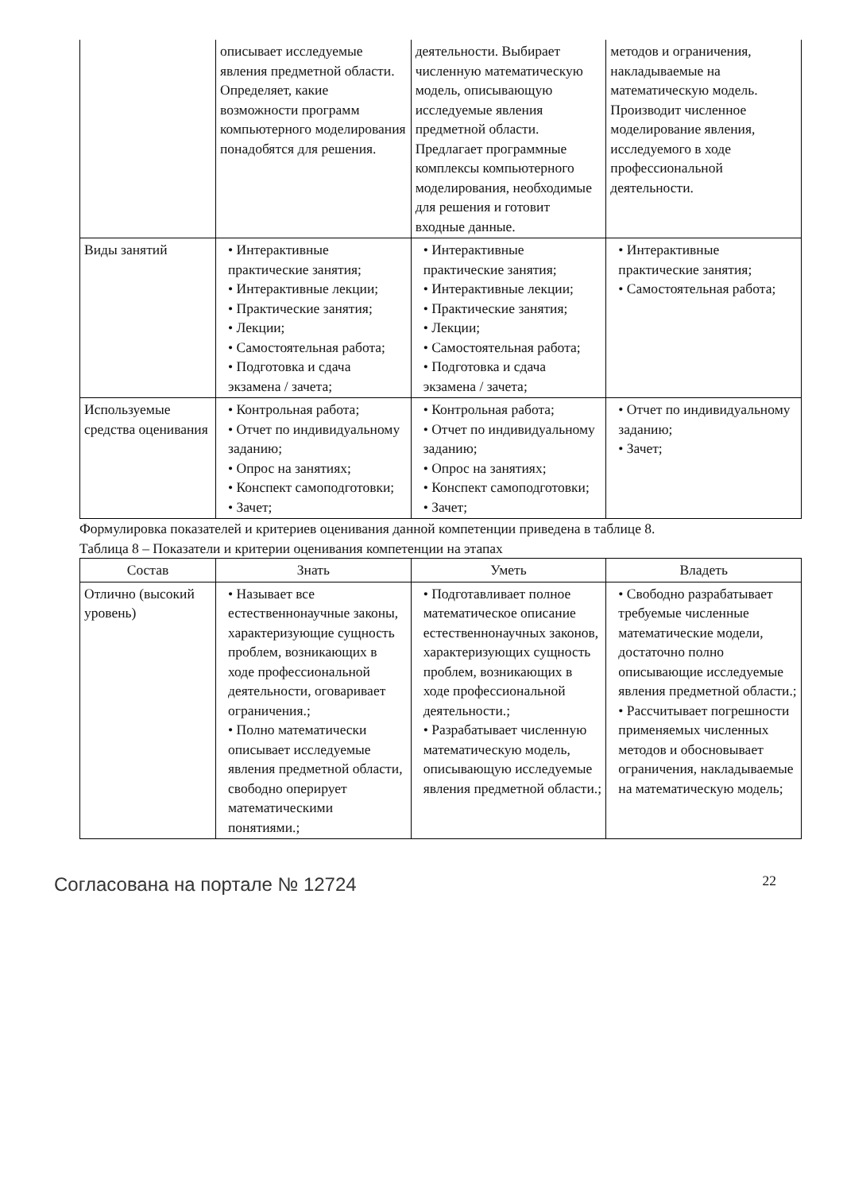| | описывает исследуемые явления предметной области. Определяет, какие возможности программ компьютерного моделирования понадобятся для решения. | деятельности. Выбирает численную математическую модель, описывающую исследуемые явления предметной области. Предлагает программные комплексы компьютерного моделирования, необходимые для решения и готовит входные данные. | методов и ограничения, накладываемые на математическую модель. Производит численное моделирование явления, исследуемого в ходе профессиональной деятельности. |
| Виды занятий | • Интерактивные практические занятия; • Интерактивные лекции; • Практические занятия; • Лекции; • Самостоятельная работа; • Подготовка и сдача экзамена / зачета; | • Интерактивные практические занятия; • Интерактивные лекции; • Практические занятия; • Лекции; • Самостоятельная работа; • Подготовка и сдача экзамена / зачета; | • Интерактивные практические занятия; • Самостоятельная работа; |
| Используемые средства оценивания | • Контрольная работа; • Отчет по индивидуальному заданию; • Опрос на занятиях; • Конспект самоподготовки; • Зачет; | • Контрольная работа; • Отчет по индивидуальному заданию; • Опрос на занятиях; • Конспект самоподготовки; • Зачет; | • Отчет по индивидуальному заданию; • Зачет; |
Формулировка показателей и критериев оценивания данной компетенции приведена в таблице 8.
Таблица 8 – Показатели и критерии оценивания компетенции на этапах
| Состав | Знать | Уметь | Владеть |
| --- | --- | --- | --- |
| Отлично (высокий уровень) | • Называет все естественнонаучные законы, характеризующие сущность проблем, возникающих в ходе профессиональной деятельности, оговаривает ограничения.; • Полно математически описывает исследуемые явления предметной области, свободно оперирует математическими понятиями.; | • Подготавливает полное математическое описание естественнонаучных законов, характеризующих сущность проблем, возникающих в ходе профессиональной деятельности.; • Разрабатывает численную математическую модель, описывающую исследуемые явления предметной области.; | • Свободно разрабатывает требуемые численные математические модели, достаточно полно описывающие исследуемые явления предметной области.; • Рассчитывает погрешности применяемых численных методов и обосновывает ограничения, накладываемые на математическую модель; |
Согласована на портале № 12724 22